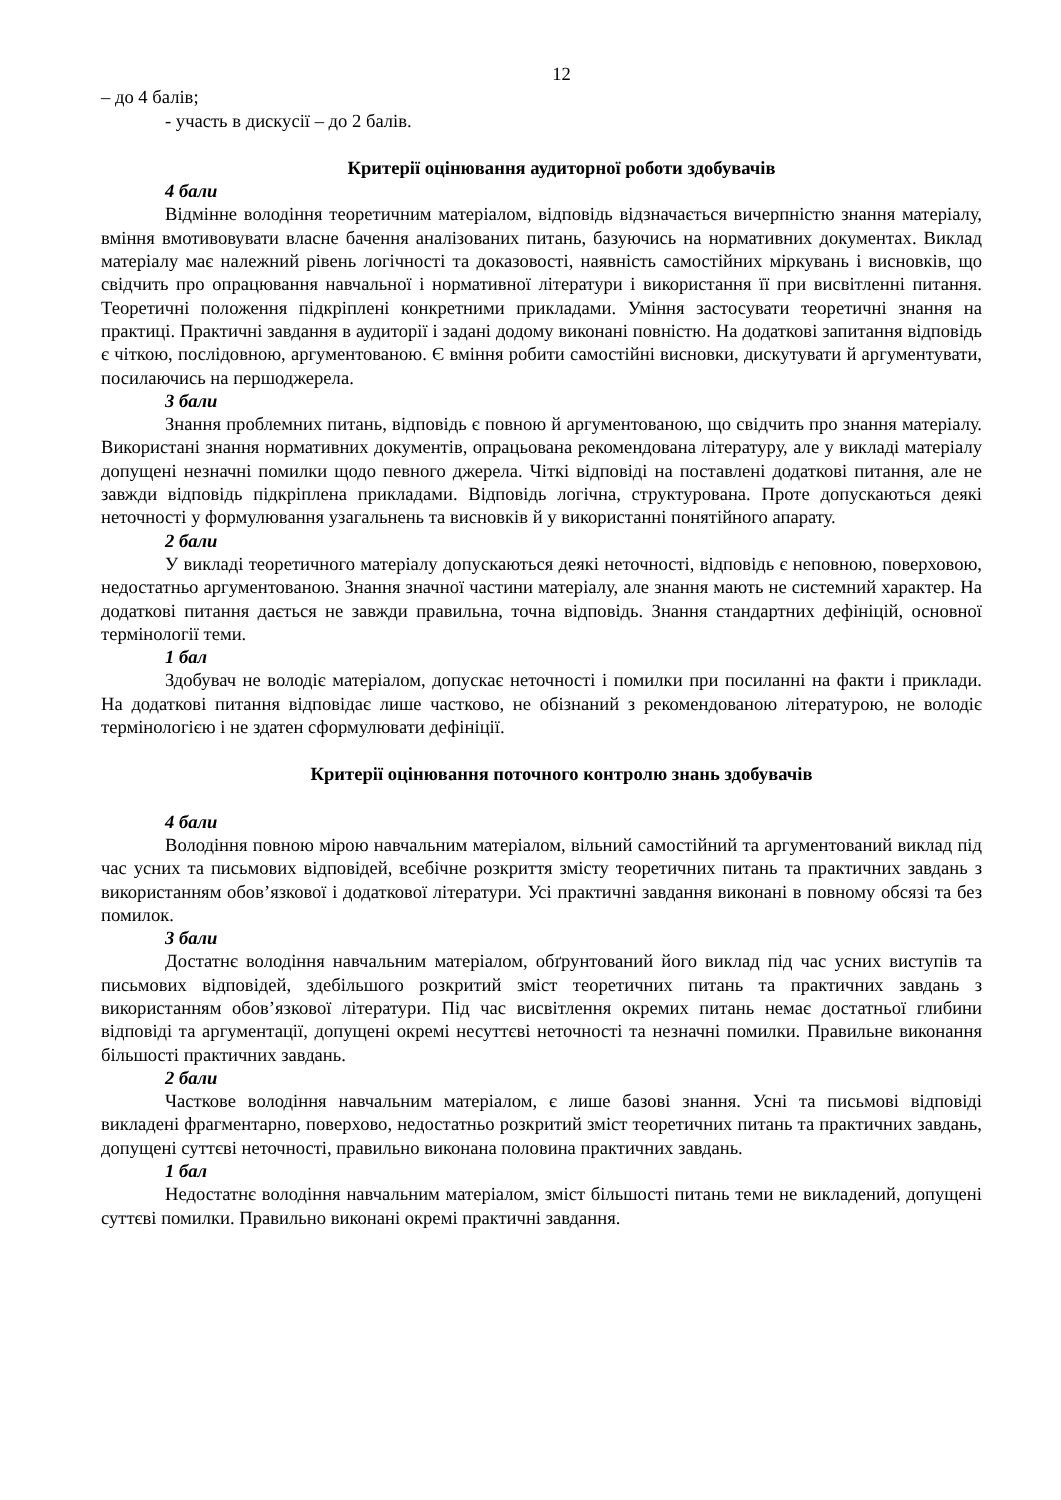12
– до 4 балів;
- участь в дискусії – до 2 балів.
Критерії оцінювання аудиторної роботи здобувачів
4 бали
Відмінне володіння теоретичним матеріалом, відповідь відзначається вичерпністю знання матеріалу, вміння вмотивовувати власне бачення аналізованих питань, базуючись на нормативних документах. Виклад матеріалу має належний рівень логічності та доказовості, наявність самостійних міркувань і висновків, що свідчить про опрацювання навчальної і нормативної літератури і використання її при висвітленні питання. Теоретичні положення підкріплені конкретними прикладами. Уміння застосувати теоретичні знання на практиці. Практичні завдання в аудиторії і задані додому виконані повністю. На додаткові запитання відповідь є чіткою, послідовною, аргументованою. Є вміння робити самостійні висновки, дискутувати й аргументувати, посилаючись на першоджерела.
3 бали
Знання проблемних питань, відповідь є повною й аргументованою, що свідчить про знання матеріалу. Використані знання нормативних документів, опрацьована рекомендована літературу, але у викладі матеріалу допущені незначні помилки щодо певного джерела. Чіткі відповіді на поставлені додаткові питання, але не завжди відповідь підкріплена прикладами. Відповідь логічна, структурована. Проте допускаються деякі неточності у формулювання узагальнень та висновків й у використанні понятійного апарату.
2 бали
У викладі теоретичного матеріалу допускаються деякі неточності, відповідь є неповною, поверховою, недостатньо аргументованою. Знання значної частини матеріалу, але знання мають не системний характер. На додаткові питання дається не завжди правильна, точна відповідь. Знання стандартних дефініцій, основної термінології теми.
1 бал
Здобувач не володіє матеріалом, допускає неточності і помилки при посиланні на факти і приклади. На додаткові питання відповідає лише частково, не обізнаний з рекомендованою літературою, не володіє термінологією і не здатен сформулювати дефініції.
Критерії оцінювання поточного контролю знань здобувачів
4 бали
Володіння повною мірою навчальним матеріалом, вільний самостійний та аргументований виклад під час усних та письмових відповідей, всебічне розкриття змісту теоретичних питань та практичних завдань з використанням обов’язкової і додаткової літератури. Усі практичні завдання виконані в повному обсязі та без помилок.
3 бали
Достатнє володіння навчальним матеріалом, обґрунтований його виклад під час усних виступів та письмових відповідей, здебільшого розкритий зміст теоретичних питань та практичних завдань з використанням обов’язкової літератури. Під час висвітлення окремих питань немає достатньої глибини відповіді та аргументації, допущені окремі несуттєві неточності та незначні помилки. Правильне виконання більшості практичних завдань.
2 бали
Часткове володіння навчальним матеріалом, є лише базові знання. Усні та письмові відповіді викладені фрагментарно, поверхово, недостатньо розкритий зміст теоретичних питань та практичних завдань, допущені суттєві неточності, правильно виконана половина практичних завдань.
1 бал
Недостатнє володіння навчальним матеріалом, зміст більшості питань теми не викладений, допущені суттєві помилки. Правильно виконані окремі практичні завдання.